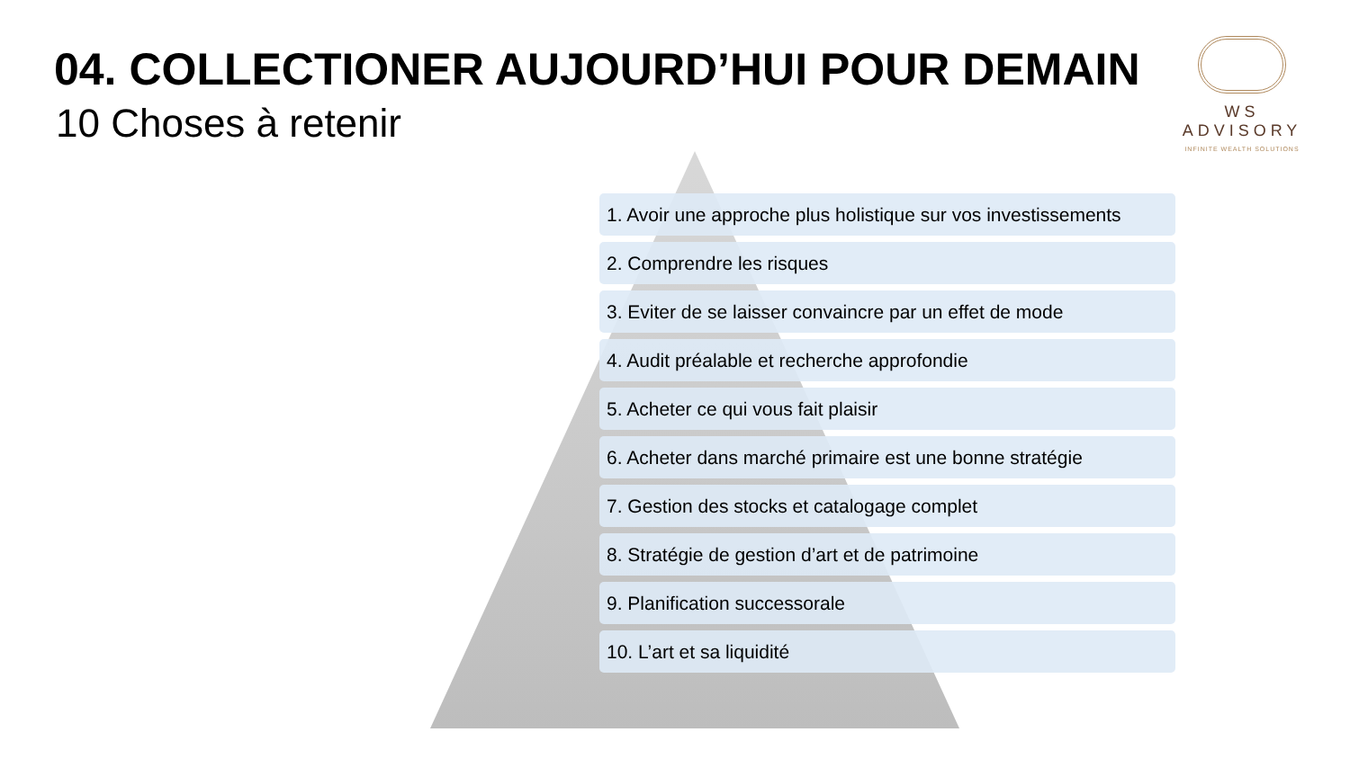04. COLLECTIONER AUJOURD’HUI POUR DEMAIN
10 Choses à retenir
WS ADVISORY
INFINITE WEALTH SOLUTIONS
1. Avoir une approche plus holistique sur vos investissements
2. Comprendre les risques
3. Eviter de se laisser convaincre par un effet de mode
4. Audit préalable et recherche approfondie
5. Acheter ce qui vous fait plaisir
6. Acheter dans marché primaire est une bonne stratégie
7. Gestion des stocks et catalogage complet
8. Stratégie de gestion d’art et de patrimoine
9. Planification successorale
10. L’art et sa liquidité